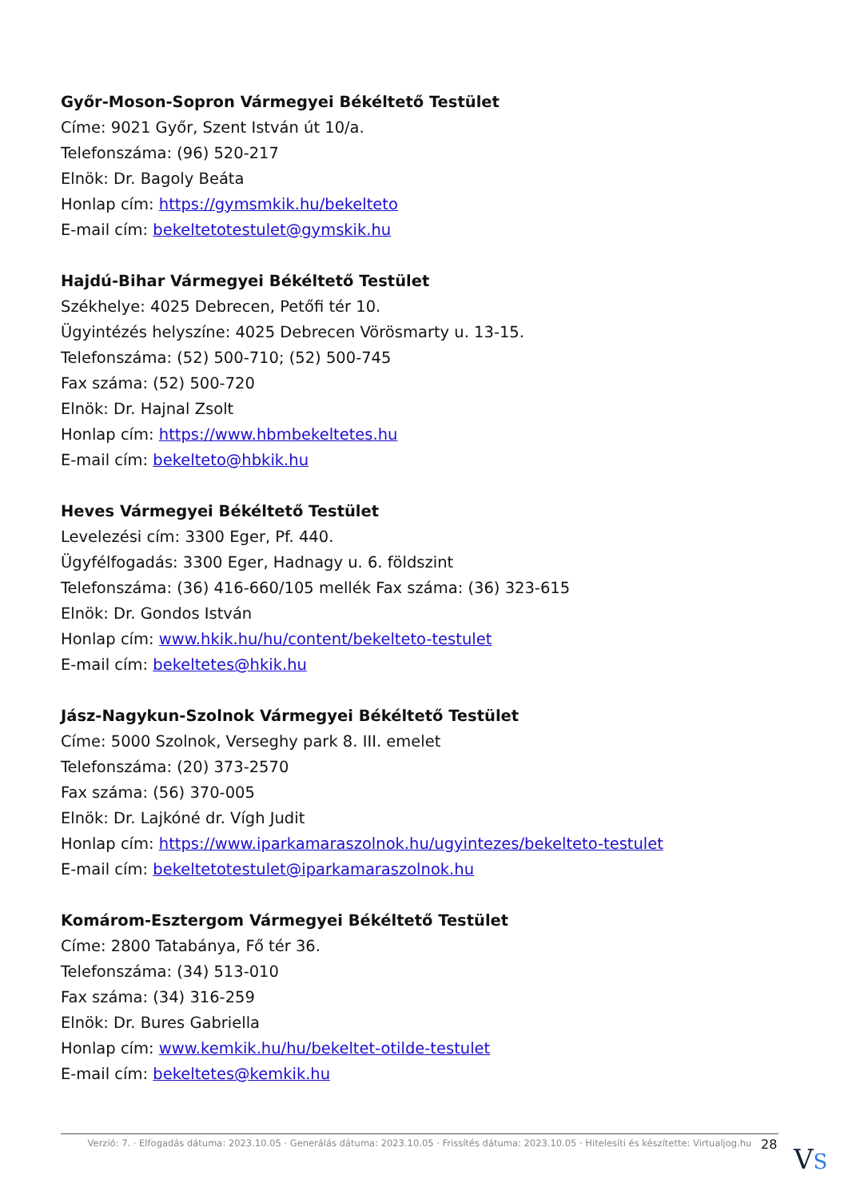Győr-Moson-Sopron Vármegyei Békéltető Testület
Címe: 9021 Győr, Szent István út 10/a.
Telefonszáma: (96) 520-217
Elnök: Dr. Bagoly Beáta
Honlap cím: https://gymsmkik.hu/bekelteto
E-mail cím: bekeltetotestulet@gymskik.hu
Hajdú-Bihar Vármegyei Békéltető Testület
Székhelye: 4025 Debrecen, Petőfi tér 10.
Ügyintézés helyszíne: 4025 Debrecen Vörösmarty u. 13-15.
Telefonszáma: (52) 500-710; (52) 500-745
Fax száma: (52) 500-720
Elnök: Dr. Hajnal Zsolt
Honlap cím: https://www.hbmbekeltetes.hu
E-mail cím: bekelteto@hbkik.hu
Heves Vármegyei Békéltető Testület
Levelezési cím: 3300 Eger, Pf. 440.
Ügyfélfogadás: 3300 Eger, Hadnagy u. 6. földszint
Telefonszáma: (36) 416-660/105 mellék Fax száma: (36) 323-615
Elnök: Dr. Gondos István
Honlap cím: www.hkik.hu/hu/content/bekelteto-testulet
E-mail cím: bekeltetes@hkik.hu
Jász-Nagykun-Szolnok Vármegyei Békéltető Testület
Címe: 5000 Szolnok, Verseghy park 8. III. emelet
Telefonszáma: (20) 373-2570
Fax száma: (56) 370-005
Elnök: Dr. Lajkóné dr. Vígh Judit
Honlap cím: https://www.iparkamaraszolnok.hu/ugyintezes/bekelteto-testulet
E-mail cím: bekeltetotestulet@iparkamaraszolnok.hu
Komárom-Esztergom Vármegyei Békéltető Testület
Címe: 2800 Tatabánya, Fő tér 36.
Telefonszáma: (34) 513-010
Fax száma: (34) 316-259
Elnök: Dr. Bures Gabriella
Honlap cím: www.kemkik.hu/hu/bekeltet-otilde-testulet
E-mail cím: bekeltetes@kemkik.hu
Verzió: 7. · Elfogadás dátuma: 2023.10.05 · Generálás dátuma: 2023.10.05 · Frissítés dátuma: 2023.10.05 · Hitelesíti és készítette: Virtualjog.hu
28 VS